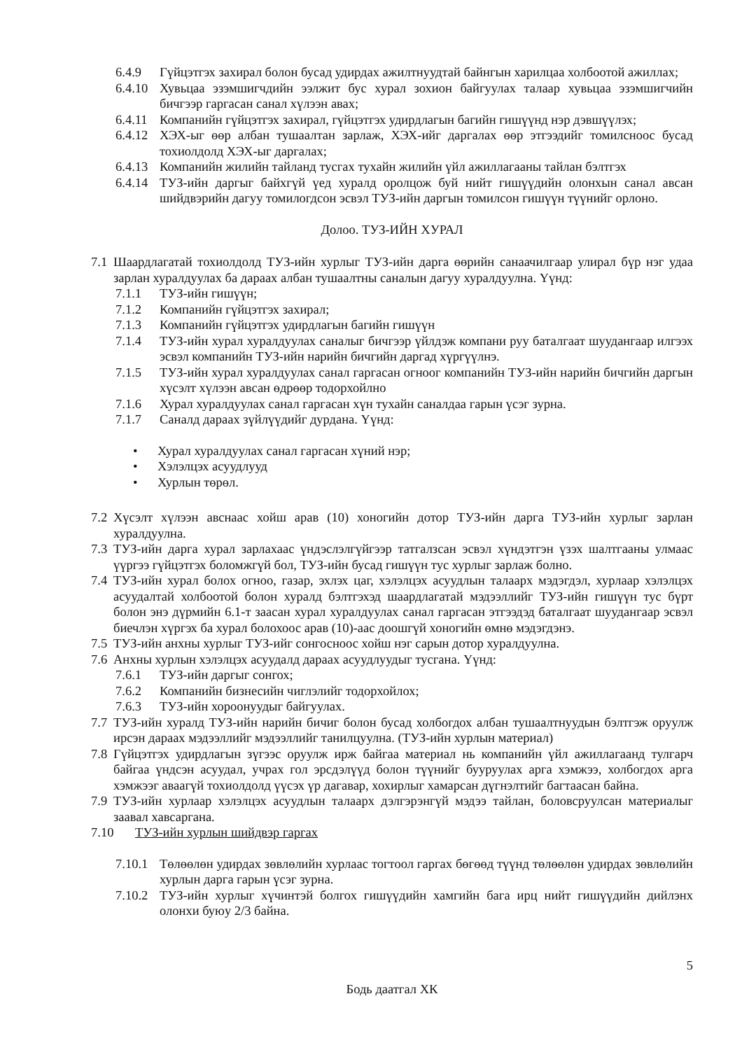6.4.9 Гүйцэтгэх захирал болон бусад удирдах ажилтнуудтай байнгын харилцаа холбоотой ажиллах;
6.4.10
Хувьцаа эзэмшигчдийн ээлжит бус хурал зохион байгуулах талаар хувьцаа эзэмшигчийн бичгээр гаргасан санал хүлээн авах;
6.4.11
Компанийн гүйцэтгэх захирал, гүйцэтгэх удирдлагын багийн гишүүнд нэр дэвшүүлэх;
6.4.12
ХЭХ-ыг өөр албан тушаалтан зарлаж, ХЭХ-ийг даргалах өөр этгээдийг томилсноос бусад тохиолдолд ХЭХ-ыг даргалах;
6.4.13
Компанийн жилийн тайланд тусгах тухайн жилийн үйл ажиллагааны тайлан бэлтгэх
6.4.14
ТУЗ-ийн даргыг байхгүй үед хуралд оролцож буй нийт гишүүдийн олонхын санал авсан шийдвэрийн дагуу томилогдсон эсвэл ТУЗ-ийн даргын томилсон гишүүн түүнийг орлоно.
Долоо. ТУЗ-ИЙН ХУРАЛ
7.1
Шаардлагатай тохиолдолд ТУЗ-ийн хурлыг ТУЗ-ийн дарга өөрийн санаачилгаар улирал бүр нэг удаа зарлан хуралдуулах ба дараах албан тушаалтны саналын дагуу хуралдуулна. Үүнд:
7.1.1 ТУЗ-ийн гишүүн;
7.1.2 Компанийн гүйцэтгэх захирал;
7.1.3 Компанийн гүйцэтгэх удирдлагын багийн гишүүн
7.1.4 ТУЗ-ийн хурал хуралдуулах саналыг бичгээр үйлдэж компани руу баталгаат шуудангаар илгээх эсвэл компанийн ТУЗ-ийн нарийн бичгийн даргад хүргүүлнэ.
7.1.5 ТУЗ-ийн хурал хуралдуулах санал гаргасан огноог компанийн ТУЗ-ийн нарийн бичгийн даргын хүсэлт хүлээн авсан өдрөөр тодорхойлно
7.1.6 Хурал хуралдуулах санал гаргасан хүн тухайн саналдаа гарын үсэг зурна.
7.1.7 Саналд дараах зүйлүүдийг дурдана. Үүнд:
• Хурал хуралдуулах санал гаргасан хүний нэр;
• Хэлэлцэх асуудлууд
• Хурлын төрөл.
7.2
Хүсэлт хүлээн авснаас хойш арав (10) хоногийн дотор ТУЗ-ийн дарга ТУЗ-ийн хурлыг зарлан хуралдуулна.
7.3
ТУЗ-ийн дарга хурал зарлахаас үндэслэлгүйгээр татгалзсан эсвэл хүндэтгэн үзэх шалтгааны улмаас үүргээ гүйцэтгэх боломжгүй бол, ТУЗ-ийн бусад гишүүн тус хурлыг зарлаж болно.
7.4
ТУЗ-ийн хурал болох огноо, газар, эхлэх цаг, хэлэлцэх асуудлын талаарх мэдэгдэл, хурлаар хэлэлцэх асуудалтай холбоотой болон хуралд бэлтгэхэд шаардлагатай мэдээллийг ТУЗ-ийн гишүүн тус бүрт болон энэ дүрмийн 6.1-т заасан хурал хуралдуулах санал гаргасан этгээдэд баталгаат шуудангаар эсвэл биечлэн хүргэх ба хурал болохоос арав (10)-аас доошгүй хоногийн өмнө мэдэгдэнэ.
7.5
ТУЗ-ийн анхны хурлыг ТУЗ-ийг сонгосноос хойш нэг сарын дотор хуралдуулна.
7.6
Анхны хурлын хэлэлцэх асуудалд дараах асуудлуудыг тусгана. Үүнд:
7.6.1 ТУЗ-ийн даргыг сонгох;
7.6.2 Компанийн бизнесийн чиглэлийг тодорхойлох;
7.6.3 ТУЗ-ийн хороонуудыг байгуулах.
7.7
ТУЗ-ийн хуралд ТУЗ-ийн нарийн бичиг болон бусад холбогдох албан тушаалтнуудын бэлтгэж оруулж ирсэн дараах мэдээллийг мэдээллийг танилцуулна. (ТУЗ-ийн хурлын материал)
7.8
Гүйцэтгэх удирдлагын зүгээс оруулж ирж байгаа материал нь компанийн үйл ажиллагаанд тулгарч байгаа үндсэн асуудал, учрах гол эрсдэлүүд болон түүнийг бууруулах арга хэмжээ, холбогдох арга хэмжээг аваагүй тохиолдолд үүсэх үр дагавар, хохирлыг хамарсан дүгнэлтийг багтаасан байна.
7.9
ТУЗ-ийн хурлаар хэлэлцэх асуудлын талаарх дэлгэрэнгүй мэдээ тайлан, боловсруулсан материалыг заавал хавсаргана.
7.10 ТУЗ-ийн хурлын шийдвэр гаргах
7.10.1
Төлөөлөн удирдах зөвлөлийн хурлаас тогтоол гаргах бөгөөд түүнд төлөөлөн удирдах зөвлөлийн хурлын дарга гарын үсэг зурна.
7.10.2
ТУЗ-ийн хурлыг хүчинтэй болгох гишүүдийн хамгийн бага ирц нийт гишүүдийн дийлэнх олонхи буюу 2/3 байна.
5
Бодь даатгал ХК